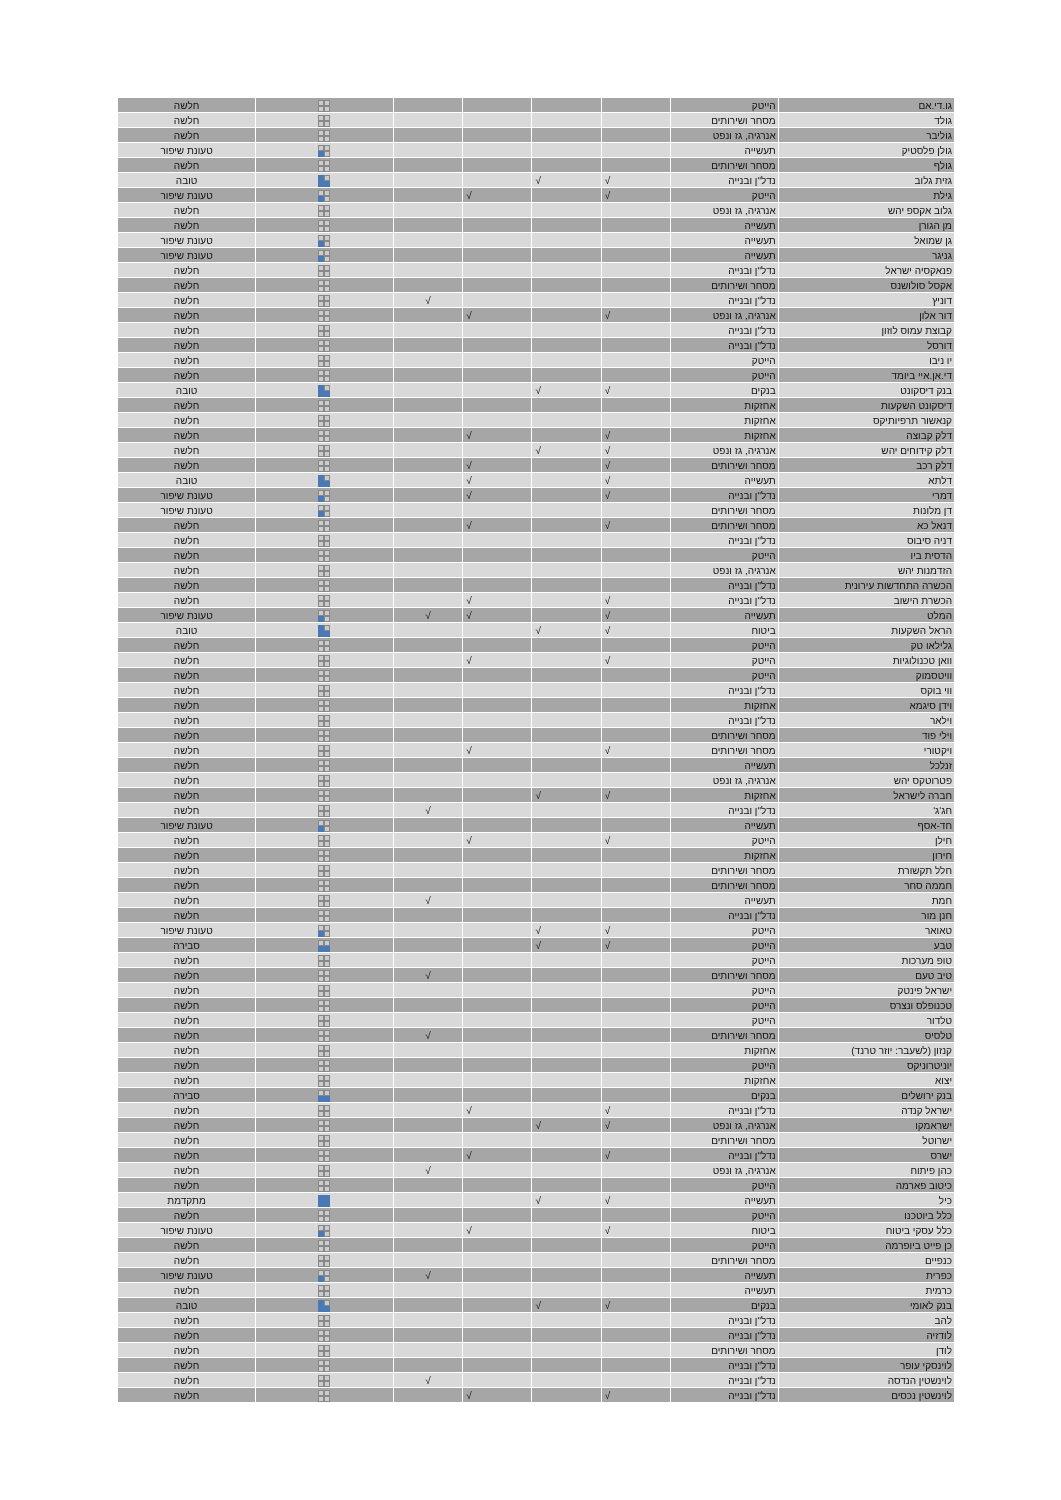| גו.די.אם | הייטק | | | | | | חלשה |
| גולד | מסחר ושירותים | | | | | | חלשה |
| גוליבר | אנרגיה, גז ונפט | | | | | | חלשה |
| גולן פלסטיק | תעשייה | | | | | | טעונת שיפור |
| גולף | מסחר ושירותים | | | | | | חלשה |
| גזית גלוב | נדל"ן ובנייה | √ | √ | | | | טובה |
| גילת | הייטק | √ | | √ | | | טעונת שיפור |
| גלוב אקספ יהש | אנרגיה, גז ונפט | | | | | | חלשה |
| מן הגורן | תעשייה | | | | | | חלשה |
| גן שמואל | תעשייה | | | | | | טעונת שיפור |
| גניגר | תעשייה | | | | | | טעונת שיפור |
| פנאקסיה ישראל | נדל"ן ובנייה | | | | | | חלשה |
| אקסל סולושנס | מסחר ושירותים | | | | | | חלשה |
| דוניץ | נדל"ן ובנייה | | | | √ | | חלשה |
| דור אלון | אנרגיה, גז ונפט | √ | | √ | | | חלשה |
| קבוצת עמוס לוזון | נדל"ן ובנייה | | | | | | חלשה |
| דורסל | נדל"ן ובנייה | | | | | | חלשה |
| יו ניבו | הייטק | | | | | | חלשה |
| די.אן.איי ביומד | הייטק | | | | | | חלשה |
| בנק דיסקונט | בנקים | √ | √ | | | | טובה |
| דיסקונט השקעות | אחזקות | | | | | | חלשה |
| קנאשור תרפיותיקס | אחזקות | | | | | | חלשה |
| דלק קבוצה | אחזקות | √ | | √ | | | חלשה |
| דלק קידוחים יהש | אנרגיה, גז ונפט | √ | √ | | | | חלשה |
| דלק רכב | מסחר ושירותים | √ | | √ | | | חלשה |
| דלתא | תעשייה | √ | | √ | | | טובה |
| דמרי | נדל"ן ובנייה | √ | | √ | | | טעונת שיפור |
| דן מלונות | מסחר ושירותים | | | | | | טעונת שיפור |
| דנאל כא | מסחר ושירותים | √ | | √ | | | חלשה |
| דניה סיבוס | נדל"ן ובנייה | | | | | | חלשה |
| הדסית ביו | הייטק | | | | | | חלשה |
| הזדמנות יהש | אנרגיה, גז ונפט | | | | | | חלשה |
| הכשרה התחדשות עירונית | נדל"ן ובנייה | | | | | | חלשה |
| הכשרת הישוב | נדל"ן ובנייה | √ | | √ | | | חלשה |
| המלט | תעשייה | √ | | √ | √ | | טעונת שיפור |
| הראל השקעות | ביטוח | √ | √ | | | | טובה |
| גלילאו טק | הייטק | | | | | | חלשה |
| וואן טכנולוגיות | הייטק | √ | | √ | | | חלשה |
| וויטסמוק | הייטק | | | | | | חלשה |
| ווי בוקס | נדל"ן ובנייה | | | | | | חלשה |
| וידן סיגמא | אחזקות | | | | | | חלשה |
| וילאר | נדל"ן ובנייה | | | | | | חלשה |
| וילי פוד | מסחר ושירותים | | | | | | חלשה |
| ויקטורי | מסחר ושירותים | √ | | √ | | | חלשה |
| זנלכל | תעשייה | | | | | | חלשה |
| פטרוטקס יהש | אנרגיה, גז ונפט | | | | | | חלשה |
| חברה לישראל | אחזקות | √ | √ | | | | חלשה |
| חג'ג' | נדל"ן ובנייה | | | | √ | | חלשה |
| חד-אסף | תעשייה | | | | | | טעונת שיפור |
| חילן | הייטק | √ | | √ | | | חלשה |
| חירון | אחזקות | | | | | | חלשה |
| חלל תקשורת | מסחר ושירותים | | | | | | חלשה |
| חממה סחר | מסחר ושירותים | | | | | | חלשה |
| חמת | תעשייה | | | | √ | | חלשה |
| חנן מור | נדל"ן ובנייה | | | | | | חלשה |
| טאואר | הייטק | √ | √ | | | | טעונת שיפור |
| טבע | הייטק | √ | √ | | | | סבירה |
| טופ מערכות | הייטק | | | | | | חלשה |
| טיב טעם | מסחר ושירותים | | | | √ | | חלשה |
| ישראל פינטק | הייטק | | | | | | חלשה |
| טכנופלס ונצרס | הייטק | | | | | | חלשה |
| טלדור | הייטק | | | | | | חלשה |
| טלסיס | מסחר ושירותים | | | | √ | | חלשה |
| קנזון (לשעבר: יוזר טרנד) | אחזקות | | | | | | חלשה |
| יוניטרוניקס | הייטק | | | | | | חלשה |
| יצוא | אחזקות | | | | | | חלשה |
| בנק ירושלים | בנקים | | | | | | סבירה |
| ישראל קנדה | נדל"ן ובנייה | √ | | √ | | | חלשה |
| ישראמקו | אנרגיה, גז ונפט | √ | √ | | | | חלשה |
| ישרוטל | מסחר ושירותים | | | | | | חלשה |
| ישרס | נדל"ן ובנייה | √ | | √ | | | חלשה |
| כהן פיתוח | אנרגיה, גז ונפט | | | | √ | | חלשה |
| כיטוב פארמה | הייטק | | | | | | חלשה |
| כיל | תעשייה | √ | √ | | | | מתקדמת |
| כלל ביוטכנו | הייטק | | | | | | חלשה |
| כלל עסקי ביטוח | ביטוח | √ | | √ | | | טעונת שיפור |
| כן פייט ביופרמה | הייטק | | | | | | חלשה |
| כנפיים | מסחר ושירותים | | | | | | חלשה |
| כפרית | תעשייה | | | | √ | | טעונת שיפור |
| כרמית | תעשייה | | | | | | חלשה |
| בנק לאומי | בנקים | √ | √ | | | | טובה |
| להב | נדל"ן ובנייה | | | | | | חלשה |
| לודזיה | נדל"ן ובנייה | | | | | | חלשה |
| לודן | מסחר ושירותים | | | | | | חלשה |
| לוינסקי עופר | נדל"ן ובנייה | | | | | | חלשה |
| לוינשטין הנדסה | נדל"ן ובנייה | | | | √ | | חלשה |
| לוינשטין נכסים | נדל"ן ובנייה | √ | | √ | | | חלשה |